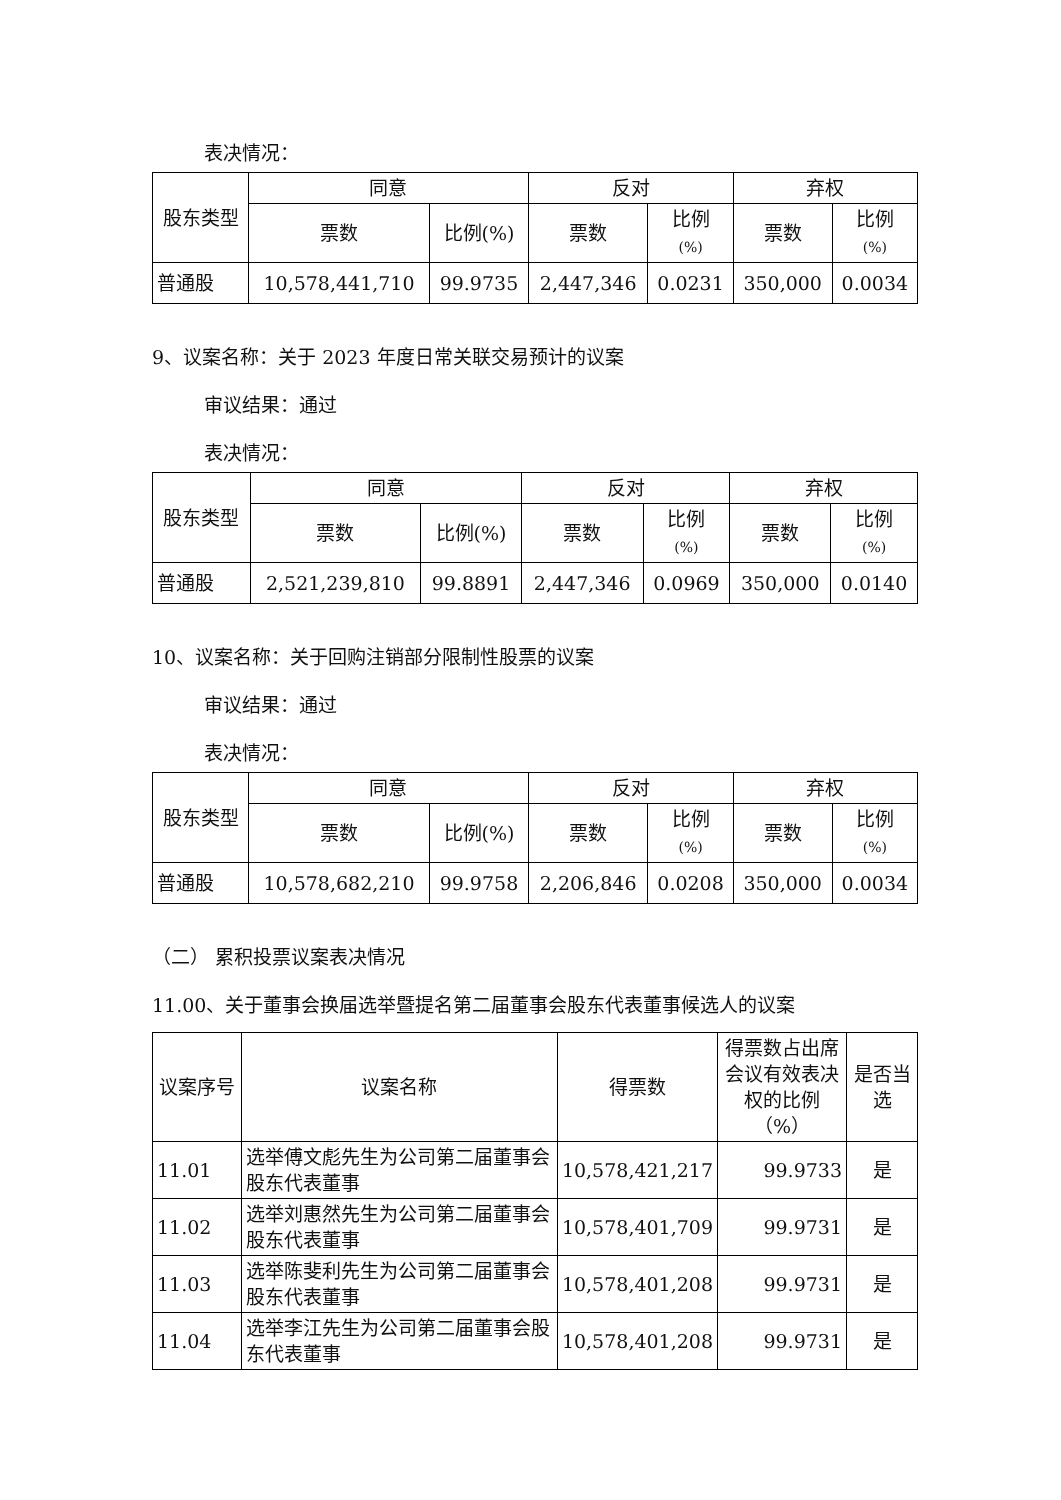表决情况：
| 股东类型 | 同意 | | 反对 | | 弃权 | |
| --- | --- | --- | --- | --- | --- | --- |
| | 票数 | 比例(%) | 票数 | 比例 (%) | 票数 | 比例 (%) |
| 普通股 | 10,578,441,710 | 99.9735 | 2,447,346 | 0.0231 | 350,000 | 0.0034 |
9、议案名称：关于 2023 年度日常关联交易预计的议案
审议结果：通过
表决情况：
| 股东类型 | 同意 | | 反对 | | 弃权 | |
| --- | --- | --- | --- | --- | --- | --- |
| | 票数 | 比例(%) | 票数 | 比例 (%) | 票数 | 比例 (%) |
| 普通股 | 2,521,239,810 | 99.8891 | 2,447,346 | 0.0969 | 350,000 | 0.0140 |
10、议案名称：关于回购注销部分限制性股票的议案
审议结果：通过
表决情况：
| 股东类型 | 同意 | | 反对 | | 弃权 | |
| --- | --- | --- | --- | --- | --- | --- |
| | 票数 | 比例(%) | 票数 | 比例 (%) | 票数 | 比例 (%) |
| 普通股 | 10,578,682,210 | 99.9758 | 2,206,846 | 0.0208 | 350,000 | 0.0034 |
（二） 累积投票议案表决情况
11.00、关于董事会换届选举暨提名第二届董事会股东代表董事候选人的议案
| 议案序号 | 议案名称 | 得票数 | 得票数占出席会议有效表决权的比例（%） | 是否当选 |
| --- | --- | --- | --- | --- |
| 11.01 | 选举傅文彪先生为公司第二届董事会股东代表董事 | 10,578,421,217 | 99.9733 | 是 |
| 11.02 | 选举刘惠然先生为公司第二届董事会股东代表董事 | 10,578,401,709 | 99.9731 | 是 |
| 11.03 | 选举陈斐利先生为公司第二届董事会股东代表董事 | 10,578,401,208 | 99.9731 | 是 |
| 11.04 | 选举李江先生为公司第二届董事会股东代表董事 | 10,578,401,208 | 99.9731 | 是 |